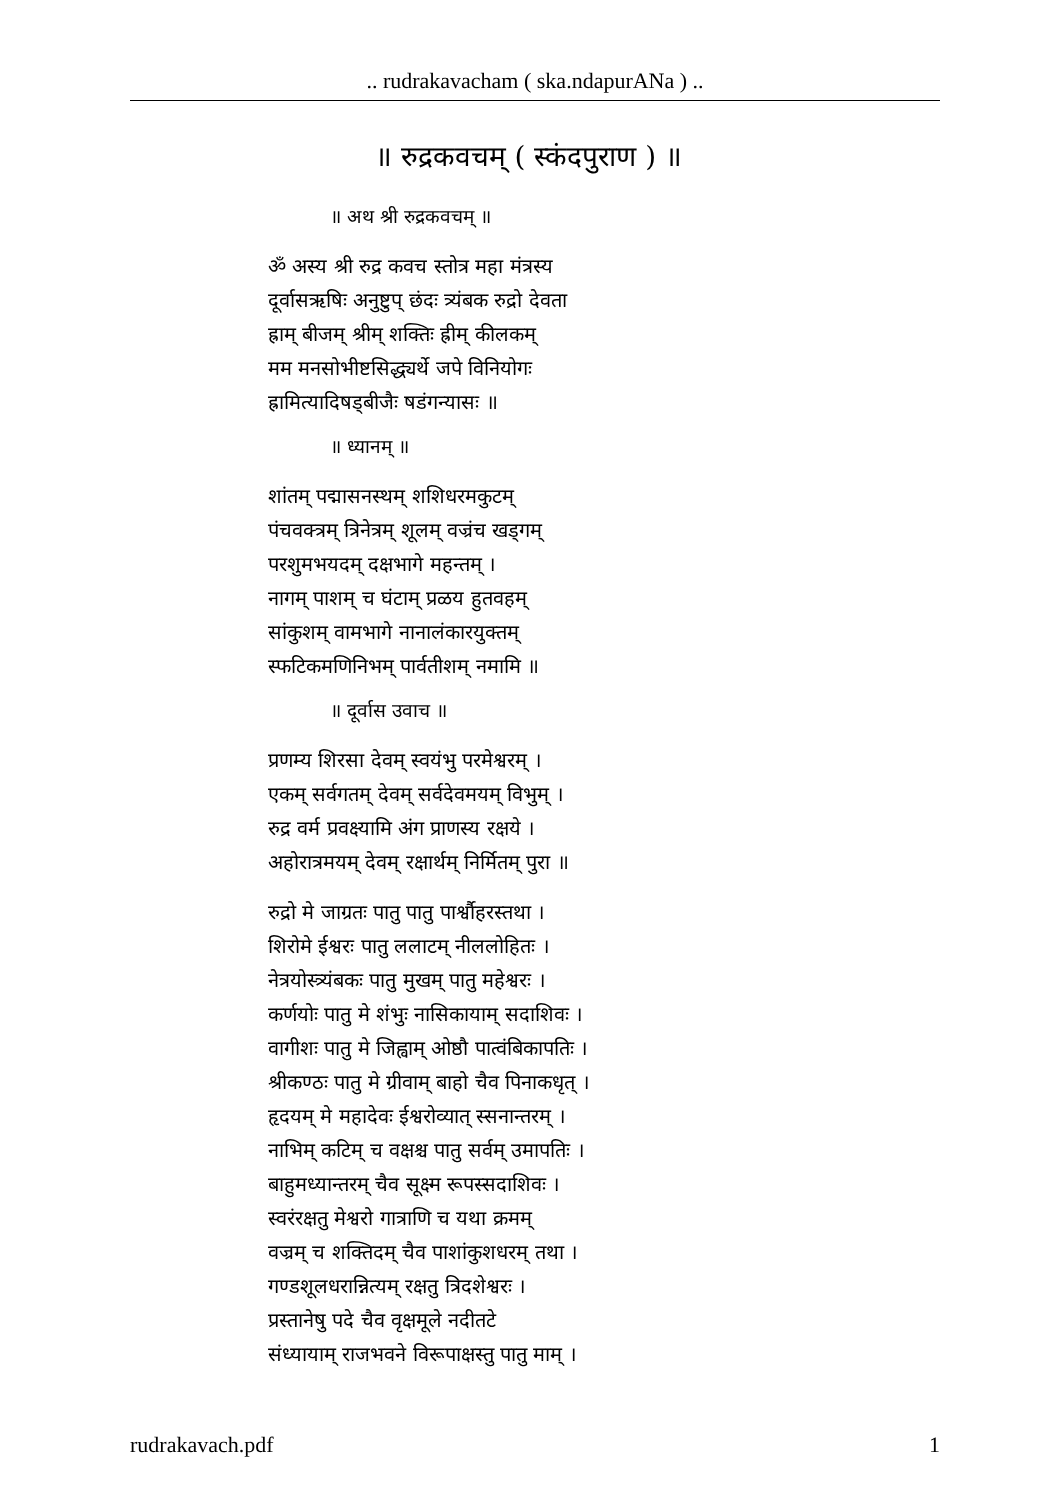.. rudrakavacham ( ska.ndapurANa ) ..
॥ रुद्रकवचम् ( स्कंदपुराण ) ॥
॥ अथ श्री रुद्रकवचम् ॥
ॐ अस्य श्री रुद्र कवच स्तोत्र महा मंत्रस्य
दूर्वासऋषिः अनुष्टुप् छंदः त्र्यंबक रुद्रो देवता
ह्राम् बीजम् श्रीम् शक्तिः ह्रीम् कीलकम्
मम मनसोभीष्टसिद्ध्यर्थे जपे विनियोगः
ह्रामित्यादिषड्बीजैः षडंगन्यासः ॥
॥ ध्यानम् ॥
शांतम् पद्मासनस्थम् शशिधरमकुटम्
पंचवक्त्रम् त्रिनेत्रम् शूलम् वज्रंच खड्गम्
परशुमभयदम् दक्षभागे महन्तम् ।
नागम् पाशम् च घंटाम् प्रळय हुतवहम्
सांकुशम् वामभागे नानालंकारयुक्तम्
स्फटिकमणिनिभम् पार्वतीशम् नमामि ॥
॥ दूर्वास उवाच ॥
प्रणम्य शिरसा देवम् स्वयंभु परमेश्वरम् ।
एकम् सर्वगतम् देवम् सर्वदेवमयम् विभुम् ।
रुद्र वर्म प्रवक्ष्यामि अंग प्राणस्य रक्षये ।
अहोरात्रमयम् देवम् रक्षार्थम् निर्मितम् पुरा ॥
रुद्रो मे जाग्रतः पातु पातु पार्श्वौहरस्तथा ।
शिरोमे ईश्वरः पातु ललाटम् नीललोहितः ।
नेत्रयोस्त्र्यंबकः पातु मुखम् पातु महेश्वरः ।
कर्णयोः पातु मे शंभुः नासिकायाम् सदाशिवः ।
वागीशः पातु मे जिह्वाम् ओष्ठौ पात्वंबिकापतिः ।
श्रीकण्ठः पातु मे ग्रीवाम् बाहो चैव पिनाकधृत् ।
हृदयम् मे महादेवः ईश्वरोव्यात् स्सनान्तरम् ।
नाभिम् कटिम् च वक्षश्च पातु सर्वम् उमापतिः ।
बाहुमध्यान्तरम् चैव सूक्ष्म रूपस्सदाशिवः ।
स्वरंरक्षतु मेश्वरो गात्राणि च यथा क्रमम्
वज्रम् च शक्तिदम् चैव पाशांकुशधरम् तथा ।
गण्डशूलधरान्नित्यम् रक्षतु त्रिदशेश्वरः ।
प्रस्तानेषु पदे चैव वृक्षमूले नदीतटे
संध्यायाम् राजभवने विरूपाक्षस्तु पातु माम् ।
rudrakavach.pdf 1